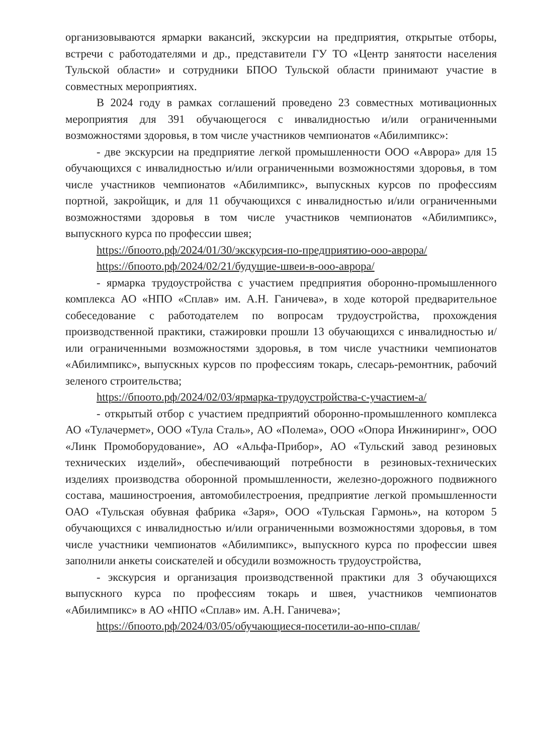организовываются ярмарки вакансий, экскурсии на предприятия, открытые отборы, встречи с работодателями и др., представители ГУ ТО «Центр занятости населения Тульской области» и сотрудники БПОО Тульской области принимают участие в совместных мероприятиях.
В 2024 году в рамках соглашений проведено 23 совместных мотивационных мероприятия для 391 обучающегося с инвалидностью и/или ограниченными возможностями здоровья, в том числе участников чемпионатов «Абилимпикс»:
- две экскурсии на предприятие легкой промышленности ООО «Аврора» для 15 обучающихся с инвалидностью и/или ограниченными возможностями здоровья, в том числе участников чемпионатов «Абилимпикс», выпускных курсов по профессиям портной, закройщик, и для 11 обучающихся с инвалидностью и/или ограниченными возможностями здоровья в том числе участников чемпионатов «Абилимпикс», выпускного курса по профессии швея;
https://бпоото.рф/2024/01/30/экскурсия-по-предприятию-ооо-аврора/
https://бпоото.рф/2024/02/21/будущие-швеи-в-ооо-аврора/
- ярмарка трудоустройства с участием предприятия оборонно-промышленного комплекса АО «НПО «Сплав» им. А.Н. Ганичева», в ходе которой предварительное собеседование с работодателем по вопросам трудоустройства, прохождения производственной практики, стажировки прошли 13 обучающихся с инвалидностью и/или ограниченными возможностями здоровья, в том числе участники чемпионатов «Абилимпикс», выпускных курсов по профессиям токарь, слесарь-ремонтник, рабочий зеленого строительства;
https://бпоото.рф/2024/02/03/ярмарка-трудоустройства-с-участием-а/
- открытый отбор с участием предприятий оборонно-промышленного комплекса АО «Тулачермет», ООО «Тула Сталь», АО «Полема», ООО «Опора Инжиниринг», ООО «Линк Промоборудование», АО «Альфа-Прибор», АО «Тульский завод резиновых технических изделий», обеспечивающий потребности в резиновых-технических изделиях производства оборонной промышленности, железно-дорожного подвижного состава, машиностроения, автомобилестроения, предприятие легкой промышленности ОАО «Тульская обувная фабрика «Заря», ООО «Тульская Гармонь», на котором 5 обучающихся с инвалидностью и/или ограниченными возможностями здоровья, в том числе участники чемпионатов «Абилимпикс», выпускного курса по профессии швея заполнили анкеты соискателей и обсудили возможность трудоустройства,
- экскурсия и организация производственной практики для 3 обучающихся выпускного курса по профессиям токарь и швея, участников чемпионатов «Абилимпикс» в АО «НПО «Сплав» им. А.Н. Ганичева»;
https://бпоото.рф/2024/03/05/обучающиеся-посетили-ао-нпо-сплав/